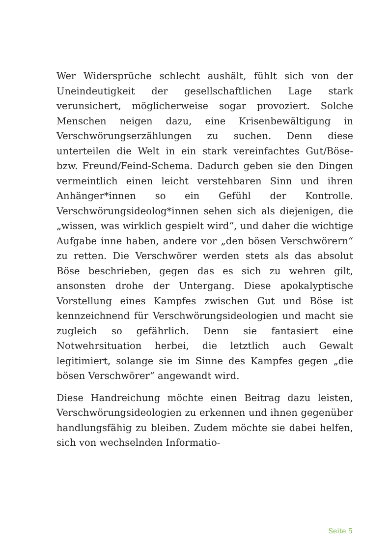Wer Widersprüche schlecht aushält, fühlt sich von der Uneindeutigkeit der gesellschaftlichen Lage stark verunsichert, möglicherweise sogar provoziert. Solche Menschen neigen dazu, eine Krisenbewältigung in Verschwörungserzählungen zu suchen. Denn diese unterteilen die Welt in ein stark vereinfachtes Gut/Böse- bzw. Freund/Feind-Schema. Dadurch geben sie den Dingen vermeintlich einen leicht verstehbaren Sinn und ihren Anhänger*innen so ein Gefühl der Kontrolle. Verschwörungsideolog*innen sehen sich als diejenigen, die „wissen, was wirklich gespielt wird“, und daher die wichtige Aufgabe inne haben, andere vor „den bösen Verschwörern“ zu retten. Die Verschwörer werden stets als das absolut Böse beschrieben, gegen das es sich zu wehren gilt, ansonsten drohe der Untergang. Diese apokalyptische Vorstellung eines Kampfes zwischen Gut und Böse ist kennzeichnend für Verschwörungsideologien und macht sie zugleich so gefährlich. Denn sie fantasiert eine Notwehrsituation herbei, die letztlich auch Gewalt legitimiert, solange sie im Sinne des Kampfes gegen „die bösen Verschwörer“ angewandt wird.
Diese Handreichung möchte einen Beitrag dazu leisten, Verschwörungsideologien zu erkennen und ihnen gegenüber handlungsfähig zu bleiben. Zudem möchte sie dabei helfen, sich von wechselnden Informatio-
Seite 5